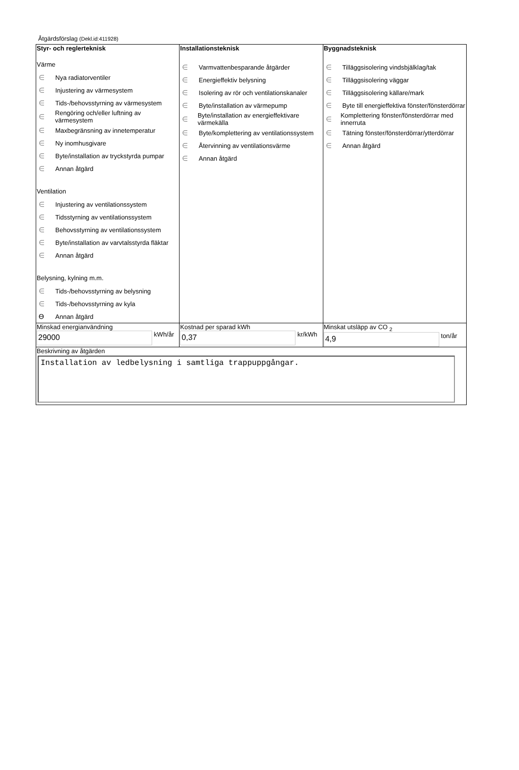Åtgärdsförslag (Dekl.id:411928)
| Styr- och reglerteknisk Värme ∈ Nya radiatorventiler ∈ Injustering av värmesystem ∈ Tids-/behovsstyrning av värmesystem ∈ Rengöring och/eller luftning av värmesystem ∈ Maxbegränsning av innetemperatur ∈ Ny inomhusgivare ∈ Byte/installation av tryckstyrda pumpar ∈ Annan åtgärd Ventilation ∈ Injustering av ventilationssystem ∈ Tidsstyrning av ventilationssystem ∈ Behovsstyrning av ventilationssystem ∈ Byte/installation av varvtalsstyrda fläktar ∈ Annan åtgärd Belysning, kylning m.m. ∈ Tids-/behovsstyrning av belysning ∈ Tids-/behovsstyrning av kyla ϴ Annan åtgärd | Installationsteknisk ∈ Varmvattenbesparande åtgärder ∈ Energieffektiv belysning ∈ Isolering av rör och ventilationskanaler ∈ Byte/installation av värmepump ∈ Byte/installation av energieffektivare värmekälla ∈ Byte/komplettering av ventilationssystem ∈ Återvinning av ventilationsvärme ∈ Annan åtgärd | Byggnadsteknisk ∈ Tilläggsisolering vindsbjälklag/tak ∈ Tilläggsisolering väggar ∈ Tilläggsisolering källare/mark ∈ Byte till energieffektiva fönster/fönsterdörrar ∈ Komplettering fönster/fönsterdörrar med innerruta ∈ Tätning fönster/fönsterdörrar/ytterdörrar ∈ Annan åtgärd |
| Minskad energianvändning 29000 kWh/år | Kostnad per sparad kWh 0,37 kr/kWh | Minskat utsläpp av CO <sub>2</sub> 4,9 ton/år |
| Beskrivning av åtgärden Installation av ledbelysning i samtliga trappuppgångar. | | |